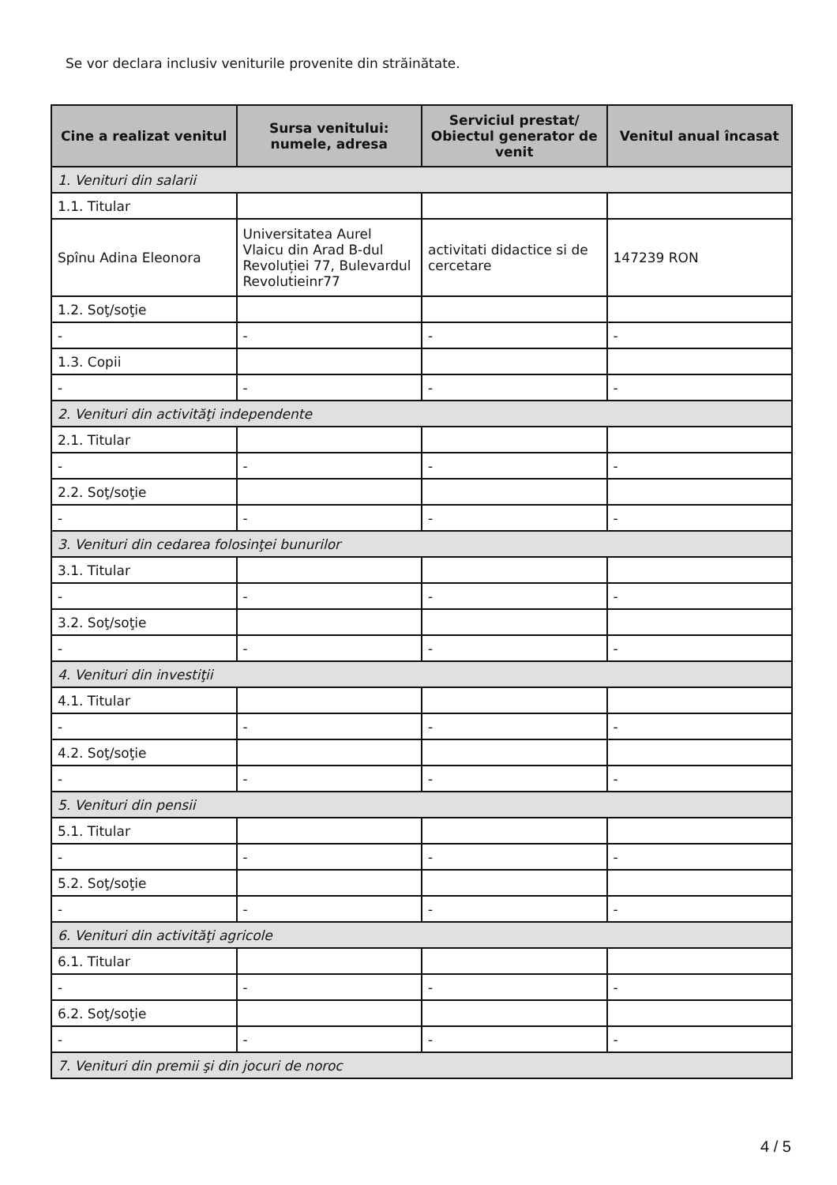Se vor declara inclusiv veniturile provenite din străinătate.
| Cine a realizat venitul | Sursa venitului: numele, adresa | Serviciul prestat/ Obiectul generator de venit | Venitul anual încasat |
| --- | --- | --- | --- |
| 1. Venituri din salarii | | | |
| 1.1. Titular | | | |
| Spînu Adina Eleonora | Universitatea Aurel Vlaicu din Arad B-dul Revoluției 77, Bulevardul Revolutieinr77 | activitati didactice si de cercetare | 147239 RON |
| 1.2. Soţ/soţie | | | |
| - | - | - | - |
| 1.3. Copii | | | |
| - | - | - | - |
| 2. Venituri din activităţi independente | | | |
| 2.1. Titular | | | |
| - | - | - | - |
| 2.2. Soţ/soţie | | | |
| - | - | - | - |
| 3. Venituri din cedarea folosinţei bunurilor | | | |
| 3.1. Titular | | | |
| - | - | - | - |
| 3.2. Soţ/soţie | | | |
| - | - | - | - |
| 4. Venituri din investiţii | | | |
| 4.1. Titular | | | |
| - | - | - | - |
| 4.2. Soţ/soţie | | | |
| - | - | - | - |
| 5. Venituri din pensii | | | |
| 5.1. Titular | | | |
| - | - | - | - |
| 5.2. Soţ/soţie | | | |
| - | - | - | - |
| 6. Venituri din activităţi agricole | | | |
| 6.1. Titular | | | |
| - | - | - | - |
| 6.2. Soţ/soţie | | | |
| - | - | - | - |
| 7. Venituri din premii şi din jocuri de noroc | | | |
4 / 5